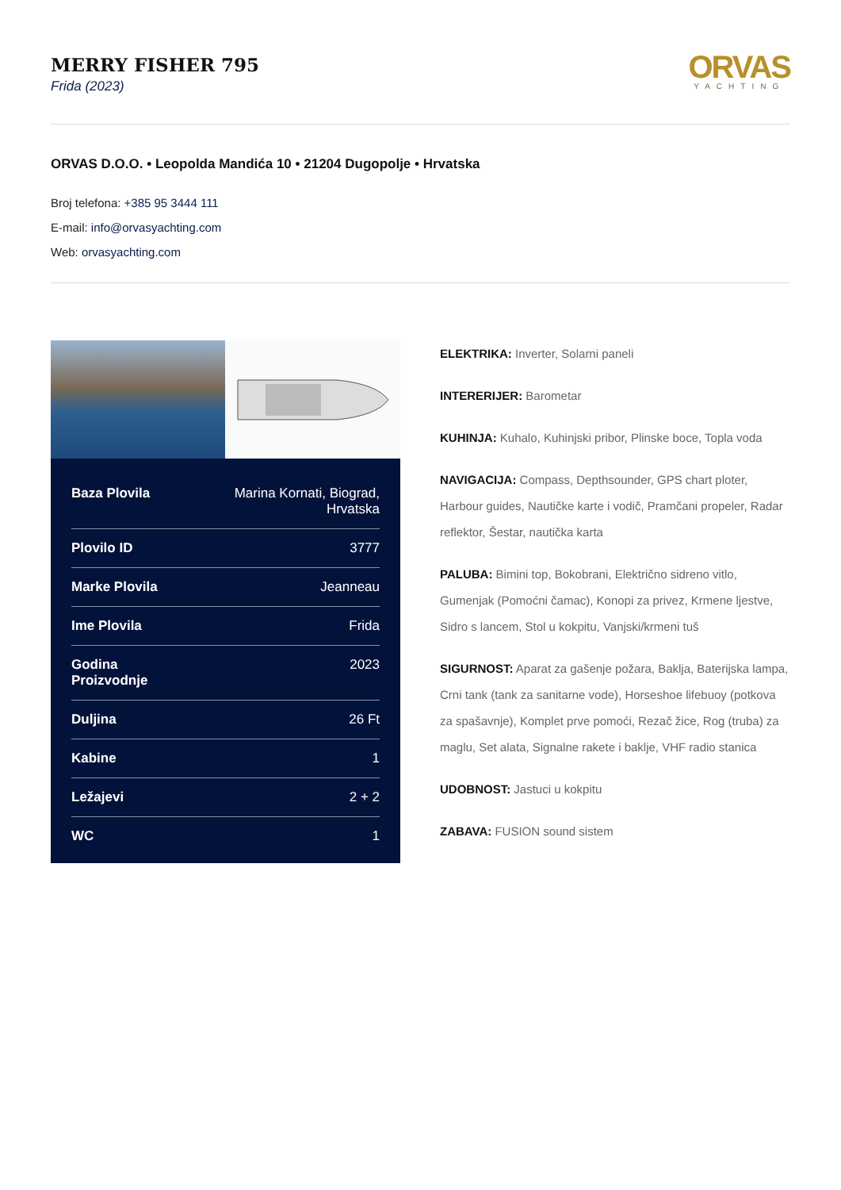MERRY FISHER 795
Frida (2023)
ORVAS
YACHTING
ORVAS D.O.O. • Leopolda Mandića 10 • 21204 Dugopolje • Hrvatska
Broj telefona: +385 95 3444 111
E-mail: info@orvasyachting.com
Web: orvasyachting.com
| Baza Plovila | Marina Kornati, Biograd, Hrvatska |
| Plovilo ID | 3777 |
| Marke Plovila | Jeanneau |
| Ime Plovila | Frida |
| Godina Proizvodnje | 2023 |
| Duljina | 26 Ft |
| Kabine | 1 |
| Ležajevi | 2 + 2 |
| WC | 1 |
ELEKTRIKA: Inverter, Solarni paneli
INTERERIJER: Barometar
KUHINJA: Kuhalo, Kuhinjski pribor, Plinske boce, Topla voda
NAVIGACIJA: Compass, Depthsounder, GPS chart ploter, Harbour guides, Nautičke karte i vodič, Pramčani propeler, Radar reflektor, Šestar, nautička karta
PALUBA: Bimini top, Bokobrani, Električno sidreno vitlo, Gumenjak (Pomoćni čamac), Konopi za privez, Krmene ljestve, Sidro s lancem, Stol u kokpitu, Vanjski/krmeni tuš
SIGURNOST: Aparat za gašenje požara, Baklja, Baterijska lampa, Crni tank (tank za sanitarne vode), Horseshoe lifebuoy (potkova za spašavnje), Komplet prve pomoći, Rezač žice, Rog (truba) za maglu, Set alata, Signalne rakete i baklje, VHF radio stanica
UDOBNOST: Jastuci u kokpitu
ZABAVA: FUSION sound sistem